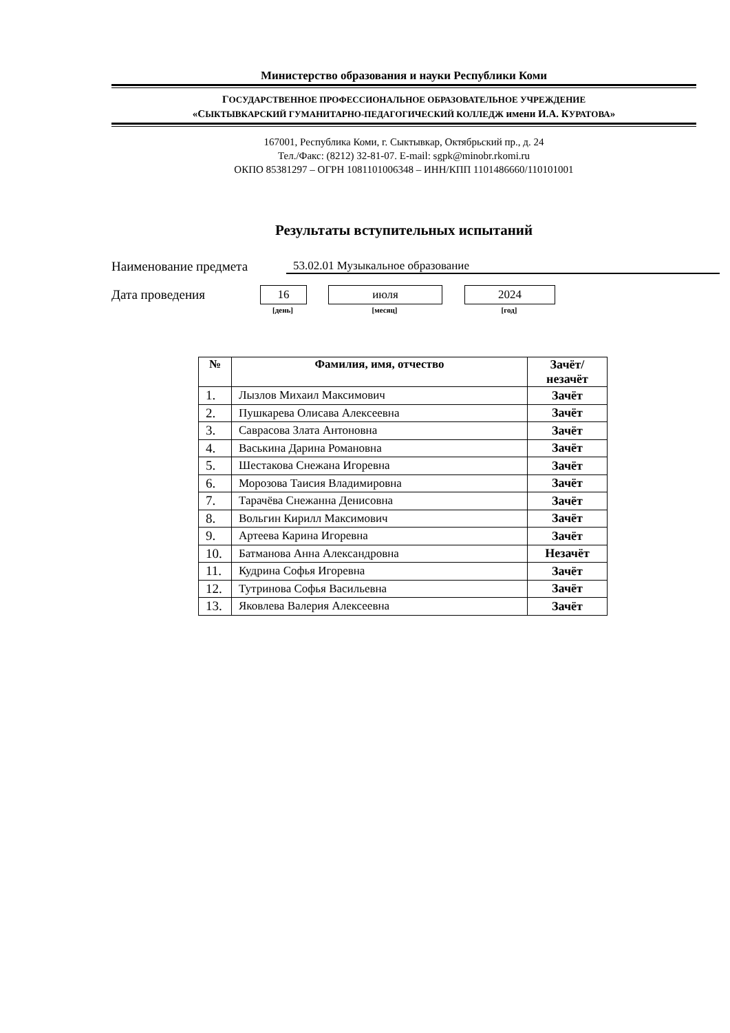Министерство образования и науки Республики Коми
ГОСУДАРСТВЕННОЕ ПРОФЕССИОНАЛЬНОЕ ОБРАЗОВАТЕЛЬНОЕ УЧРЕЖДЕНИЕ
«СЫКТЫВКАРСКИЙ ГУМАНИТАРНО-ПЕДАГОГИЧЕСКИЙ КОЛЛЕДЖ имени И.А. КУРАТОВА»
167001, Республика Коми, г. Сыктывкар, Октябрьский пр., д. 24
Тел./Факс: (8212) 32-81-07. E-mail: sgpk@minobr.rkomi.ru
ОКПО 85381297 – ОГРН 1081101006348 – ИНН/КПП 1101486660/110101001
Результаты вступительных испытаний
Наименование предмета 53.02.01 Музыкальное образование
Дата проведения 16 июля 2024
[день] [месяц] [год]
| № | Фамилия, имя, отчество | Зачёт/ незачёт |
| --- | --- | --- |
| 1. | Лызлов Михаил Максимович | Зачёт |
| 2. | Пушкарева Олисава Алексеевна | Зачёт |
| 3. | Саврасова Злата Антоновна | Зачёт |
| 4. | Васькина Дарина Романовна | Зачёт |
| 5. | Шестакова Снежана Игоревна | Зачёт |
| 6. | Морозова Таисия Владимировна | Зачёт |
| 7. | Тарачёва Снежанна Денисовна | Зачёт |
| 8. | Вольгин Кирилл Максимович | Зачёт |
| 9. | Артеева Карина Игоревна | Зачёт |
| 10. | Батманова Анна Александровна | Незачёт |
| 11. | Кудрина Софья Игоревна | Зачёт |
| 12. | Тутринова Софья Васильевна | Зачёт |
| 13. | Яковлева Валерия Алексеевна | Зачёт |